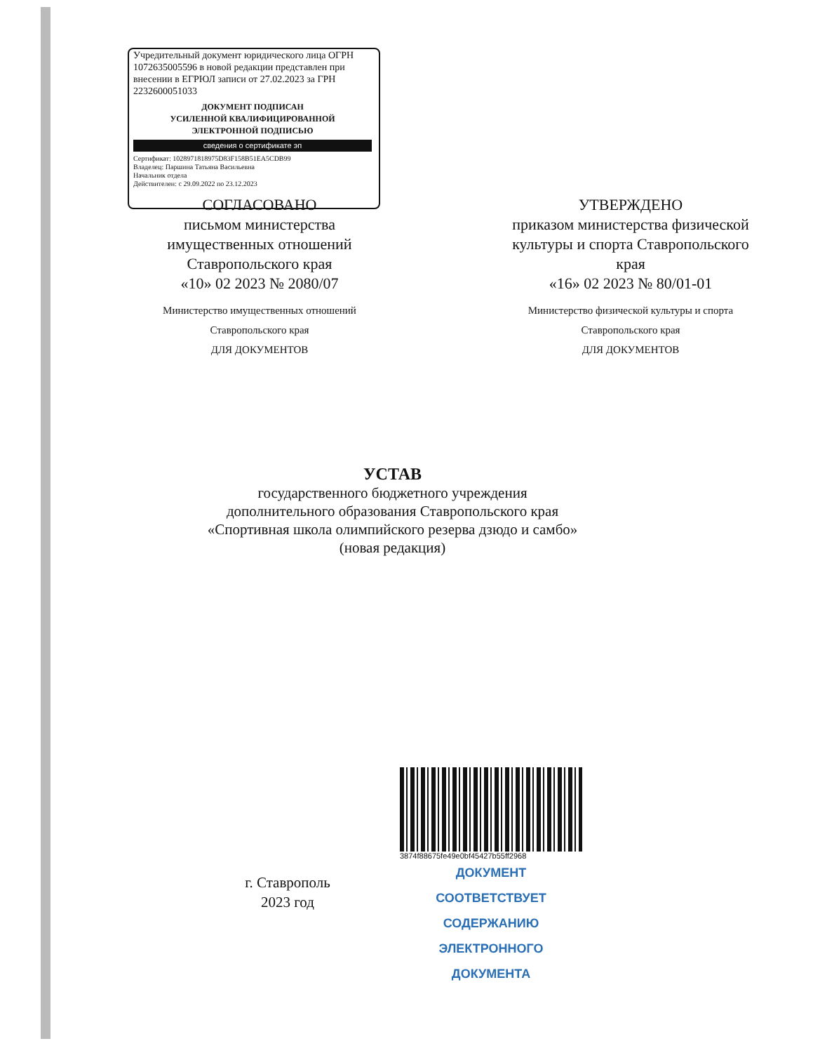Учредительный документ юридического лица ОГРН 1072635005596 в новой редакции представлен при внесении в ЕГРЮЛ записи от 27.02.2023 за ГРН 2232600051033
ДОКУМЕНТ ПОДПИСАН
УСИЛЕННОЙ КВАЛИФИЦИРОВАННОЙ
ЭЛЕКТРОННОЙ ПОДПИСЬЮ
сведения о сертификате эп
Сертификат: 102897181897​5D83F158B51EA5CDB99
Владелец: Паршина Татьяна Васильевна
Начальник отдела
Действителен: с 29.09.2022 по 23.12.2023
СОГЛАСОВАНО
письмом министерства имущественных отношений Ставропольского края
«10» 02 2023 № 2080/07
Министерство имущественных отношений Ставропольского края
ДЛЯ ДОКУМЕНТОВ
УТВЕРЖДЕНО
приказом министерства физической культуры и спорта Ставропольского края
«16» 02 2023 № 80/01-01
Министерство физической культуры и спорта Ставропольского края
ДЛЯ ДОКУМЕНТОВ
УСТАВ
государственного бюджетного учреждения
дополнительного образования Ставропольского края
«Спортивная школа олимпийского резерва дзюдо и самбо»
(новая редакция)
г. Ставрополь
2023 год
3874f88675fe49e0bf45427b55ff2968
ДОКУМЕНТ СООТВЕТСТВУЕТ
СОДЕРЖАНИЮ
ЭЛЕКТРОННОГО ДОКУМЕНТА